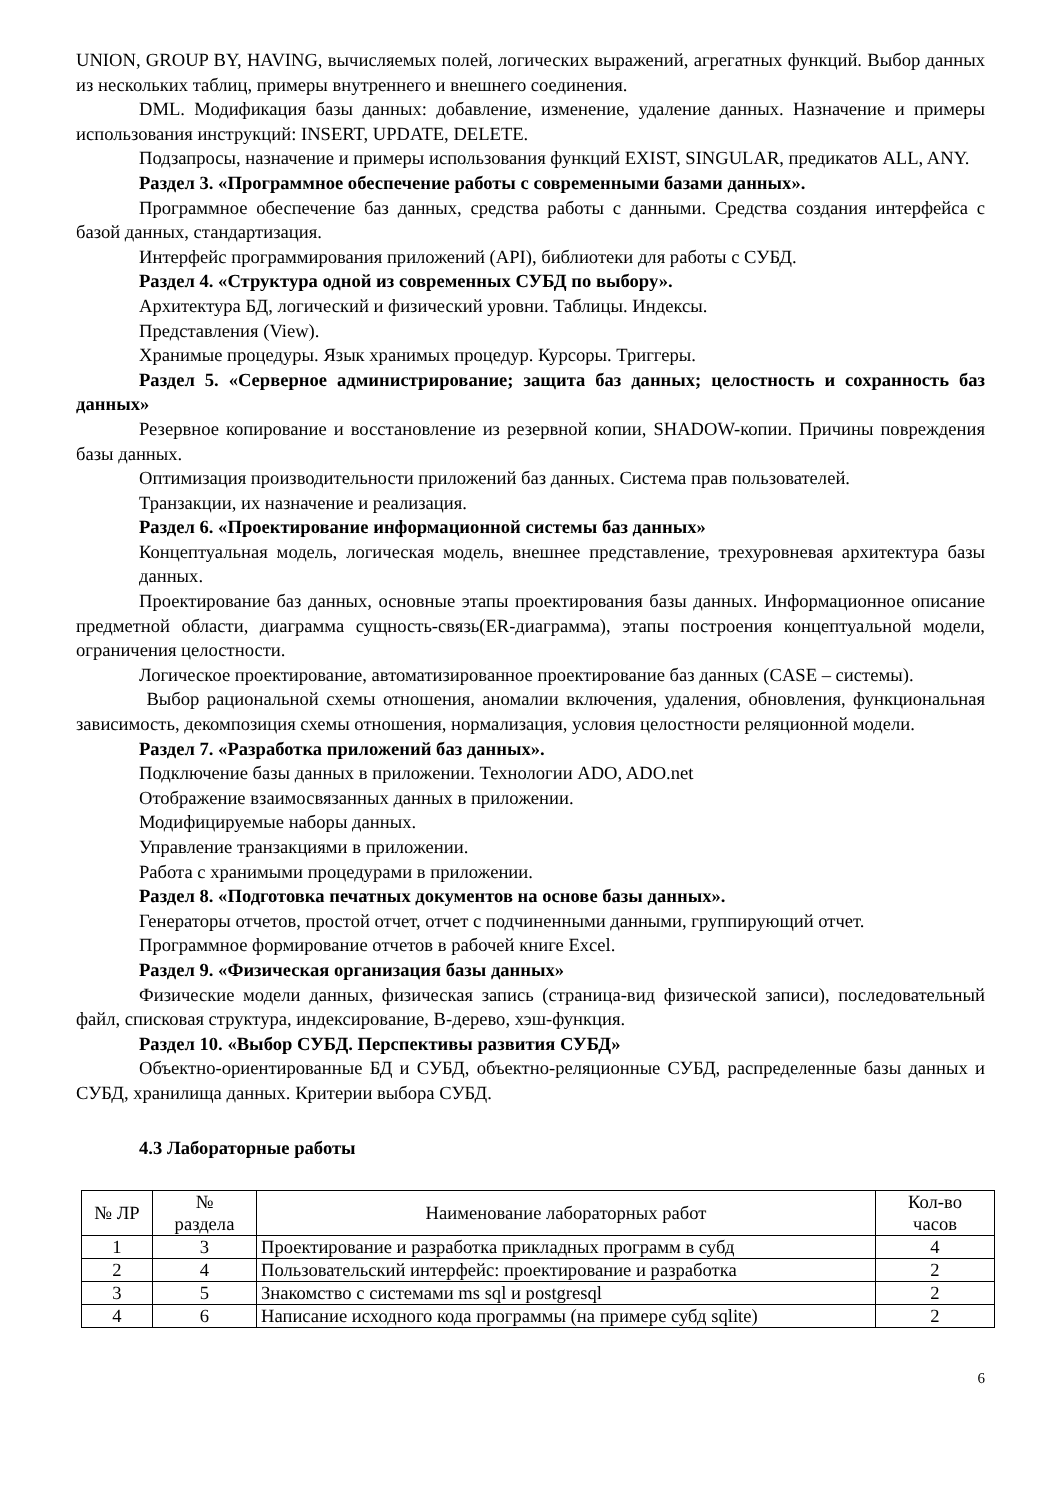UNION, GROUP BY, HAVING, вычисляемых полей, логических выражений, агрегатных функций. Выбор данных из нескольких таблиц, примеры внутреннего и внешнего соединения.
DML. Модификация базы данных: добавление, изменение, удаление данных. Назначение и примеры использования инструкций: INSERT, UPDATE, DELETE.
Подзапросы, назначение и примеры использования функций EXIST, SINGULAR, предикатов ALL, ANY.
Раздел 3. «Программное обеспечение работы с современными базами данных».
Программное обеспечение баз данных, средства работы с данными. Средства создания интерфейса с базой данных, стандартизация.
Интерфейс программирования приложений (API), библиотеки для работы с СУБД.
Раздел 4. «Структура одной из современных СУБД по выбору».
Архитектура БД, логический и физический уровни. Таблицы. Индексы.
Представления (View).
Хранимые процедуры. Язык хранимых процедур. Курсоры. Триггеры.
Раздел 5. «Серверное администрирование; защита баз данных; целостность и сохранность баз данных»
Резервное копирование и восстановление из резервной копии, SHADOW-копии. Причины повреждения базы данных.
Оптимизация производительности приложений баз данных. Система прав пользователей.
Транзакции, их назначение и реализация.
Раздел 6. «Проектирование информационной системы баз данных»
Концептуальная модель, логическая модель, внешнее представление, трехуровневая архитектура базы данных.
Проектирование баз данных, основные этапы проектирования базы данных. Информационное описание предметной области, диаграмма сущность-связь(ER-диаграмма), этапы построения концептуальной модели, ограничения целостности.
Логическое проектирование, автоматизированное проектирование баз данных (CASE – системы).
Выбор рациональной схемы отношения, аномалии включения, удаления, обновления, функциональная зависимость, декомпозиция схемы отношения, нормализация, условия целостности реляционной модели.
Раздел 7. «Разработка приложений баз данных».
Подключение базы данных в приложении. Технологии ADO, ADO.net
Отображение взаимосвязанных данных в приложении.
Модифицируемые наборы данных.
Управление транзакциями в приложении.
Работа с хранимыми процедурами в приложении.
Раздел 8. «Подготовка печатных документов на основе базы данных».
Генераторы отчетов, простой отчет, отчет с подчиненными данными, группирующий отчет.
Программное формирование отчетов в рабочей книге Excel.
Раздел 9. «Физическая организация базы данных»
Физические модели данных, физическая запись (страница-вид физической записи), последовательный файл, списковая структура, индексирование, B-дерево, хэш-функция.
Раздел 10. «Выбор СУБД. Перспективы развития СУБД»
Объектно-ориентированные БД и СУБД, объектно-реляционные СУБД, распределенные базы данных и СУБД, хранилища данных. Критерии выбора СУБД.
4.3 Лабораторные работы
| № ЛР | № раздела | Наименование лабораторных работ | Кол-во часов |
| --- | --- | --- | --- |
| 1 | 3 | Проектирование и разработка прикладных программ в субд | 4 |
| 2 | 4 | Пользовательский интерфейс: проектирование и разработка | 2 |
| 3 | 5 | Знакомство с системами ms sql и postgresql | 2 |
| 4 | 6 | Написание исходного кода программы (на примере субд sqlite) | 2 |
6